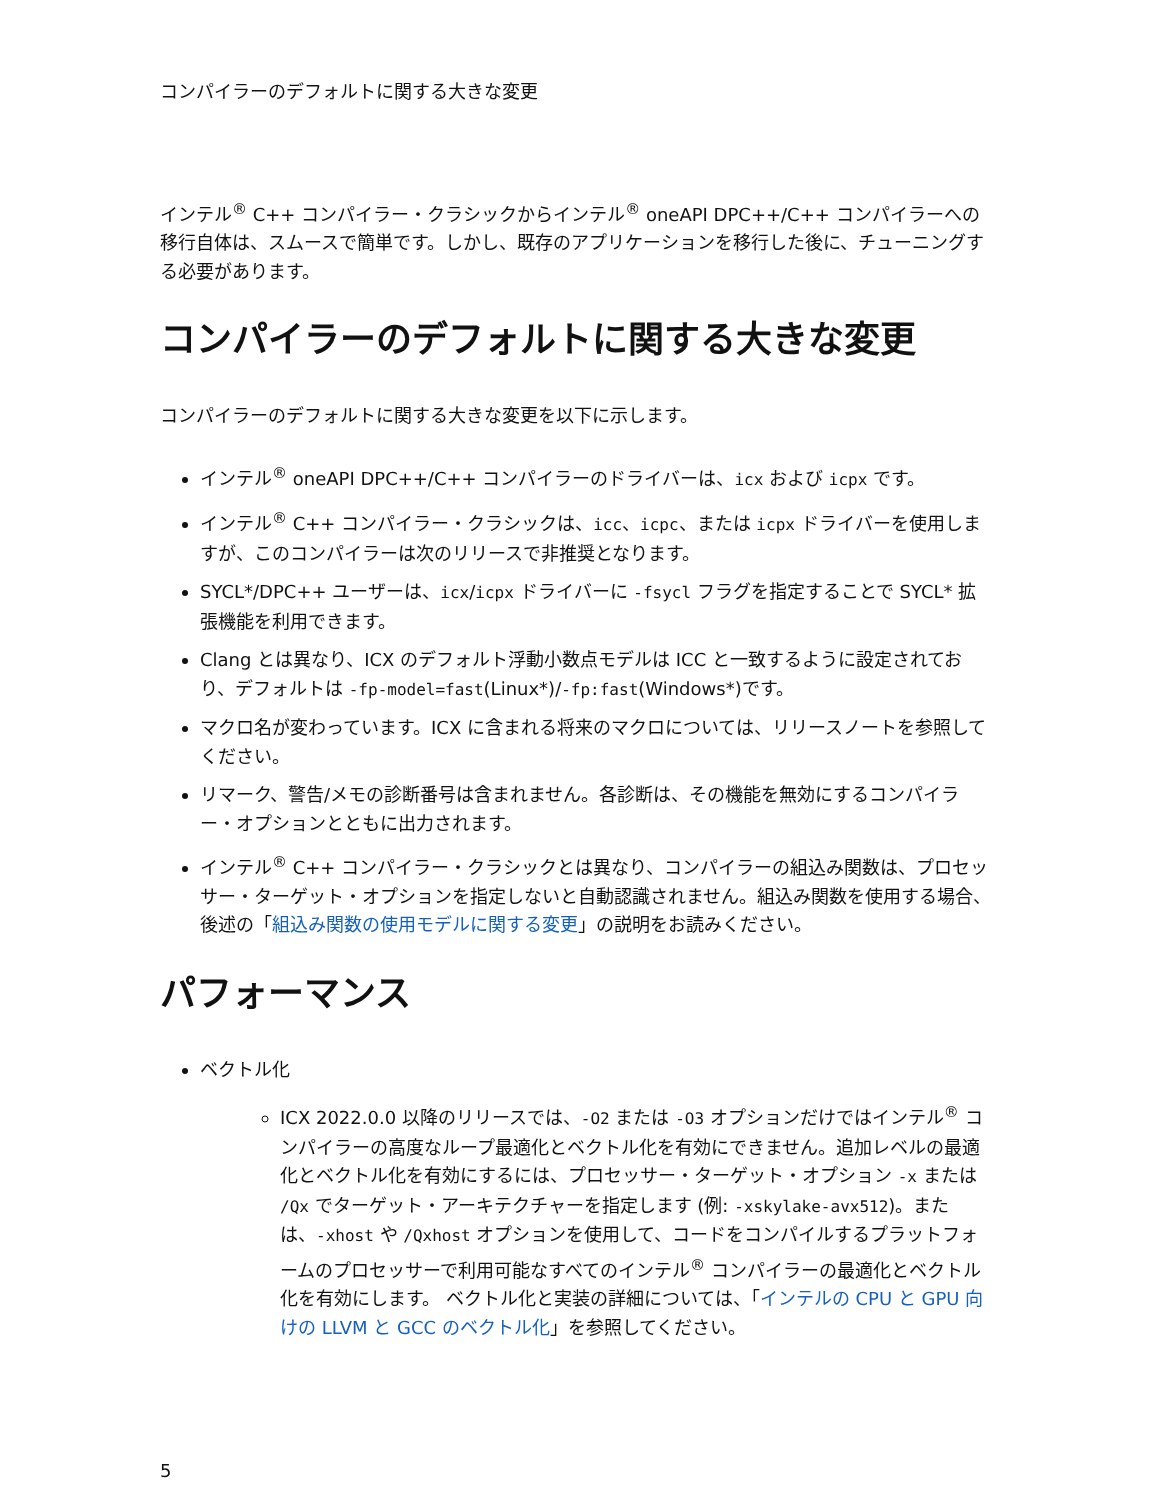コンパイラーのデフォルトに関する大きな変更
インテル<sup>®</sup> C++ コンパイラー・クラシックからインテル<sup>®</sup> oneAPI DPC++/C++ コンパイラーへの移行自体は、スムースで簡単です。しかし、既存のアプリケーションを移行した後に、チューニングする必要があります。
コンパイラーのデフォルトに関する大きな変更
コンパイラーのデフォルトに関する大きな変更を以下に示します。
インテル<sup>®</sup> oneAPI DPC++/C++ コンパイラーのドライバーは、icx および icpx です。
インテル<sup>®</sup> C++ コンパイラー・クラシックは、icc、icpc、または icpx ドライバーを使用しますが、このコンパイラーは次のリリースで非推奨となります。
SYCL*/DPC++ ユーザーは、icx/icpx ドライバーに -fsycl フラグを指定することで SYCL* 拡張機能を利用できます。
Clang とは異なり、ICX のデフォルト浮動小数点モデルは ICC と一致するように設定されており、デフォルトは -fp-model=fast(Linux*)/-fp:fast(Windows*)です。
マクロ名が変わっています。ICX に含まれる将来のマクロについては、リリースノートを参照してください。
リマーク、警告/メモの診断番号は含まれません。各診断は、その機能を無効にするコンパイラー・オプションとともに出力されます。
インテル<sup>®</sup> C++ コンパイラー・クラシックとは異なり、コンパイラーの組込み関数は、プロセッサー・ターゲット・オプションを指定しないと自動認識されません。組込み関数を使用する場合、後述の「組込み関数の使用モデルに関する変更」の説明をお読みください。
パフォーマンス
ベクトル化
ICX 2022.0.0 以降のリリースでは、-O2 または -O3 オプションだけではインテル<sup>®</sup> コンパイラーの高度なループ最適化とベクトル化を有効にできません。追加レベルの最適化とベクトル化を有効にするには、プロセッサー・ターゲット・オプション -x または /Qx でターゲット・アーキテクチャーを指定します (例: -xskylake-avx512)。または、-xhost や /Qxhost オプションを使用して、コードをコンパイルするプラットフォームのプロセッサーで利用可能なすべてのインテル<sup>®</sup> コンパイラーの最適化とベクトル化を有効にします。 ベクトル化と実装の詳細については、「インテルの CPU と GPU 向けの LLVM と GCC のベクトル化」を参照してください。
5